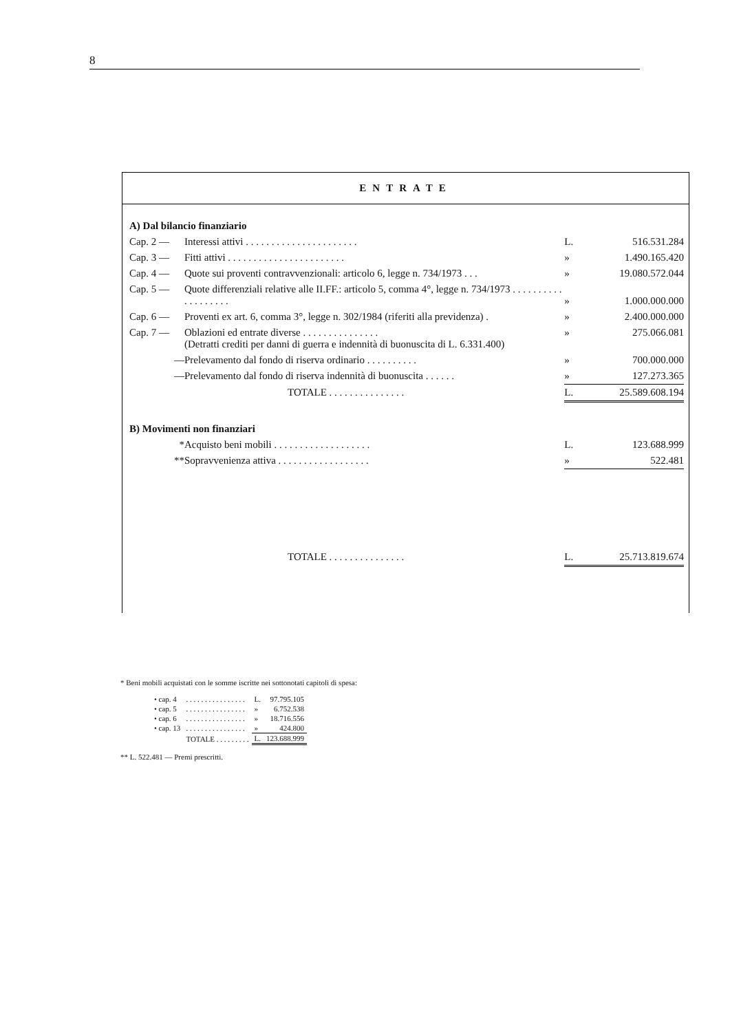8
ENTRATE
| A) Dal bilancio finanziario | | | |
| Cap. 2 — | Interessi attivi . . . . . . . . . . . . . . . . . . . . . . | L. | 516.531.284 |
| Cap. 3 — | Fitti attivi . . . . . . . . . . . . . . . . . . . . . . . | » | 1.490.165.420 |
| Cap. 4 — | Quote sui proventi contravvenzionali: articolo 6, legge n. 734/1973 . . . | » | 19.080.572.044 |
| Cap. 5 — | Quote differenziali relative alle II.FF.: articolo 5, comma 4°, legge n. 734/1973 . . . . . . . . . . . . . . . . . . . | » | 1.000.000.000 |
| Cap. 6 — | Proventi ex art. 6, comma 3°, legge n. 302/1984 (riferiti alla previdenza) . | » | 2.400.000.000 |
| Cap. 7 — | Oblazioni ed entrate diverse . . . . . . . . . . . . . . . (Detratti crediti per danni di guerra e indennità di buonuscita di L. 6.331.400) | » | 275.066.081 |
| — | Prelevamento dal fondo di riserva ordinario . . . . . . . . . . | » | 700.000.000 |
| — | Prelevamento dal fondo di riserva indennità di buonuscita . . . . . . | » | 127.273.365 |
| | TOTALE . . . . . . . . . . . . . . . | L. | 25.589.608.194 |
| B) Movimenti non finanziari | | | |
| * | Acquisto beni mobili . . . . . . . . . . . . . . . . . . . | L. | 123.688.999 |
| ** | Sopravvenienza attiva . . . . . . . . . . . . . . . . . . | » | 522.481 |
| | TOTALE . . . . . . . . . . . . . . . | L. | 25.713.819.674 |
* Beni mobili acquistati con le somme iscritte nei sottonotati capitoli di spesa:
| • cap. 4 | . . . . . . . . . . . . . . . . | L. | 97.795.105 |
| • cap. 5 | . . . . . . . . . . . . . . . . | » | 6.752.538 |
| • cap. 6 | . . . . . . . . . . . . . . . . | » | 18.716.556 |
| • cap. 13 | . . . . . . . . . . . . . . . . | » | 424.800 |
| | TOTALE . . . . . . . . . | L. | 123.688.999 |
** L. 522.481 — Premi prescritti.